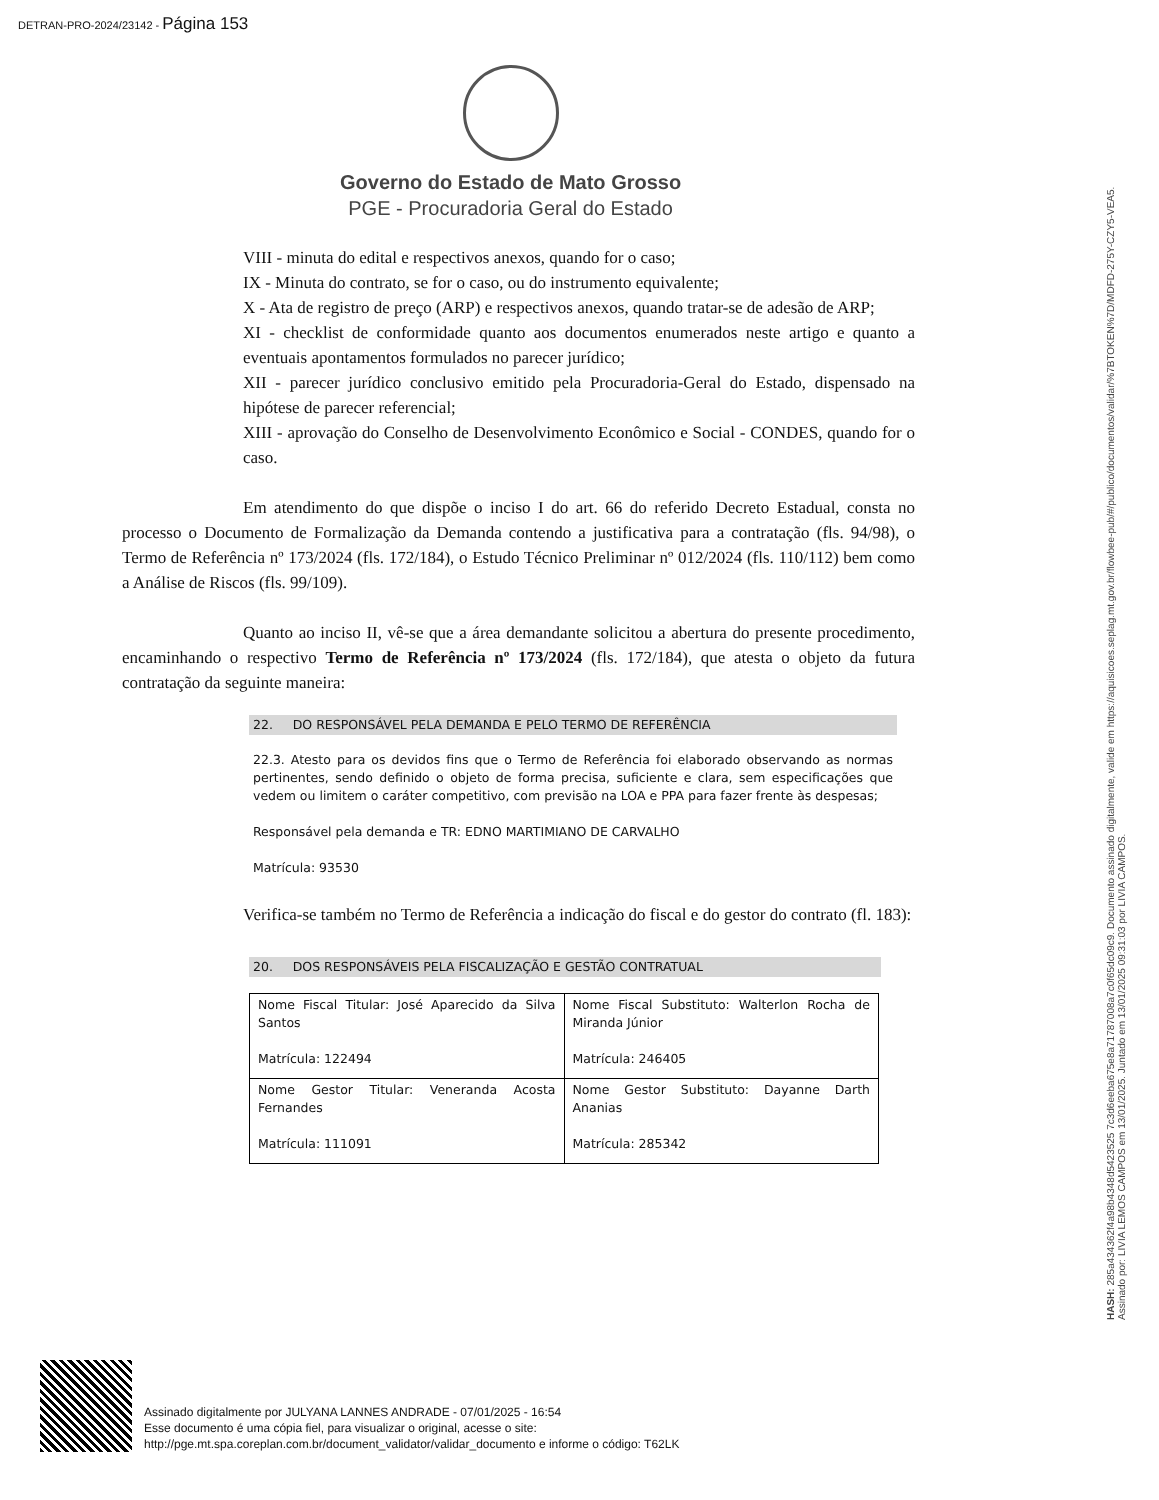DETRAN-PRO-2024/23142 - Página 153
Governo do Estado de Mato Grosso
PGE - Procuradoria Geral do Estado
VIII - minuta do edital e respectivos anexos, quando for o caso;
IX - Minuta do contrato, se for o caso, ou do instrumento equivalente;
X - Ata de registro de preço (ARP) e respectivos anexos, quando tratar-se de adesão de ARP;
XI - checklist de conformidade quanto aos documentos enumerados neste artigo e quanto a eventuais apontamentos formulados no parecer jurídico;
XII - parecer jurídico conclusivo emitido pela Procuradoria-Geral do Estado, dispensado na hipótese de parecer referencial;
XIII - aprovação do Conselho de Desenvolvimento Econômico e Social - CONDES, quando for o caso.
Em atendimento do que dispõe o inciso I do art. 66 do referido Decreto Estadual, consta no processo o Documento de Formalização da Demanda contendo a justificativa para a contratação (fls. 94/98), o Termo de Referência nº 173/2024 (fls. 172/184), o Estudo Técnico Preliminar nº 012/2024 (fls. 110/112) bem como a Análise de Riscos (fls. 99/109).
Quanto ao inciso II, vê-se que a área demandante solicitou a abertura do presente procedimento, encaminhando o respectivo Termo de Referência nº 173/2024 (fls. 172/184), que atesta o objeto da futura contratação da seguinte maneira:
22. DO RESPONSÁVEL PELA DEMANDA E PELO TERMO DE REFERÊNCIA
22.3. Atesto para os devidos fins que o Termo de Referência foi elaborado observando as normas pertinentes, sendo definido o objeto de forma precisa, suficiente e clara, sem especificações que vedem ou limitem o caráter competitivo, com previsão na LOA e PPA para fazer frente às despesas;
Responsável pela demanda e TR: EDNO MARTIMIANO DE CARVALHO
Matrícula: 93530
Verifica-se também no Termo de Referência a indicação do fiscal e do gestor do contrato (fl. 183):
20. DOS RESPONSÁVEIS PELA FISCALIZAÇÃO E GESTÃO CONTRATUAL
| Nome Fiscal Titular: José Aparecido da Silva Santos Matrícula: 122494 | Nome Fiscal Substituto: Walterlon Rocha de Miranda Júnior Matrícula: 246405 |
| Nome Gestor Titular: Veneranda Acosta Fernandes Matrícula: 111091 | Nome Gestor Substituto: Dayanne Darth Ananias Matrícula: 285342 |
HASH: 285a434362f4a98b4348d5423525 7c3d6eeba675e8a71787008a7c0f65dc09c9. Documento assinado digitalmente, valide em https://aquisicoes.seplag.mt.gov.br/flowbee-pub/#/publico/documentos/validar/%7BTOKEN%7D/MDFD-275Y-CZY5-VEA5.
Assinado por: LIVIA LEMOS CAMPOS em 13/01/2025. Juntado em 13/01/2025 09:31:03 por LIVIA CAMPOS.
Assinado digitalmente por JULYANA LANNES ANDRADE - 07/01/2025 - 16:54
Esse documento é uma cópia fiel, para visualizar o original, acesse o site:
http://pge.mt.spa.coreplan.com.br/document_validator/validar_documento e informe o código: T62LK